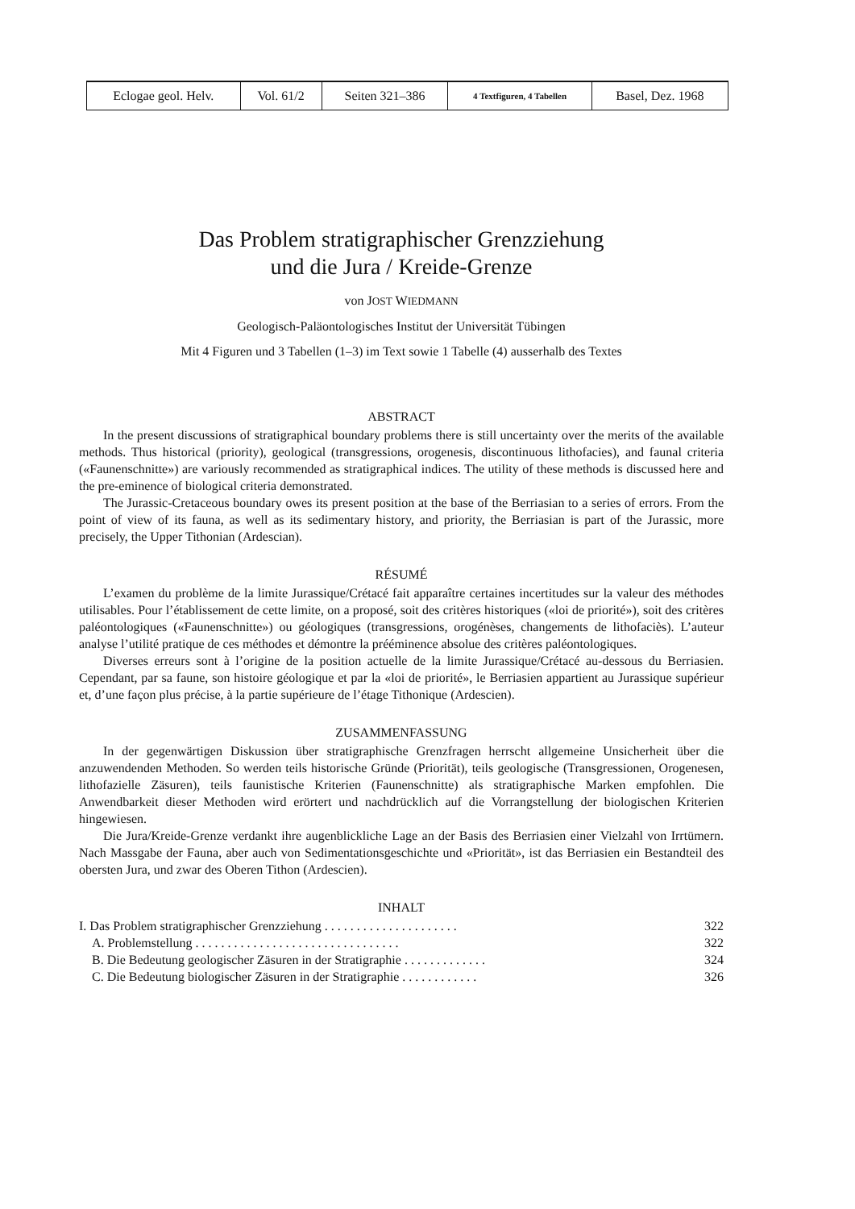| Eclogae geol. Helv. | Vol. 61/2 | Seiten 321–386 | 4 Textfiguren, 4 Tabellen | Basel, Dez. 1968 |
Das Problem stratigraphischer Grenzziehung
und die Jura / Kreide-Grenze
von JOST WIEDMANN
Geologisch-Paläontologisches Institut der Universität Tübingen
Mit 4 Figuren und 3 Tabellen (1–3) im Text sowie 1 Tabelle (4) ausserhalb des Textes
ABSTRACT
In the present discussions of stratigraphical boundary problems there is still uncertainty over the merits of the available methods. Thus historical (priority), geological (transgressions, orogenesis, discontinuous lithofacies), and faunal criteria («Faunenschnitte») are variously recommended as stratigraphical indices. The utility of these methods is discussed here and the pre-eminence of biological criteria demonstrated.
The Jurassic-Cretaceous boundary owes its present position at the base of the Berriasian to a series of errors. From the point of view of its fauna, as well as its sedimentary history, and priority, the Berriasian is part of the Jurassic, more precisely, the Upper Tithonian (Ardescian).
RÉSUMÉ
L’examen du problème de la limite Jurassique/Crétacé fait apparaître certaines incertitudes sur la valeur des méthodes utilisables. Pour l’établissement de cette limite, on a proposé, soit des critères historiques («loi de priorité»), soit des critères paléontologiques («Faunenschnitte») ou géologiques (transgressions, orogénèses, changements de lithofaciès). L’auteur analyse l’utilité pratique de ces méthodes et démontre la prééminence absolue des critères paléontologiques.
Diverses erreurs sont à l’origine de la position actuelle de la limite Jurassique/Crétacé au-dessous du Berriasien. Cependant, par sa faune, son histoire géologique et par la «loi de priorité», le Berriasien appartient au Jurassique supérieur et, d’une façon plus précise, à la partie supérieure de l’étage Tithonique (Ardescien).
ZUSAMMENFASSUNG
In der gegenwärtigen Diskussion über stratigraphische Grenzfragen herrscht allgemeine Unsicherheit über die anzuwendenden Methoden. So werden teils historische Gründe (Priorität), teils geologische (Transgressionen, Orogenesen, lithofazielle Zäsuren), teils faunistische Kriterien (Faunenschnitte) als stratigraphische Marken empfohlen. Die Anwendbarkeit dieser Methoden wird erörtert und nachdrücklich auf die Vorrangstellung der biologischen Kriterien hingewiesen.
Die Jura/Kreide-Grenze verdankt ihre augenblickliche Lage an der Basis des Berriasien einer Vielzahl von Irrtümern. Nach Massgabe der Fauna, aber auch von Sedimentationsgeschichte und «Priorität», ist das Berriasien ein Bestandteil des obersten Jura, und zwar des Oberen Tithon (Ardescien).
INHALT
| I. Das Problem stratigraphischer Grenzziehung . . . . . . . . . . . . . . . . . . . . . | 322 |
| A. Problemstellung . . . . . . . . . . . . . . . . . . . . . . . . . . . . . . . . | 322 |
| B. Die Bedeutung geologischer Zäsuren in der Stratigraphie . . . . . . . . . . . . . | 324 |
| C. Die Bedeutung biologischer Zäsuren in der Stratigraphie . . . . . . . . . . . . | 326 |